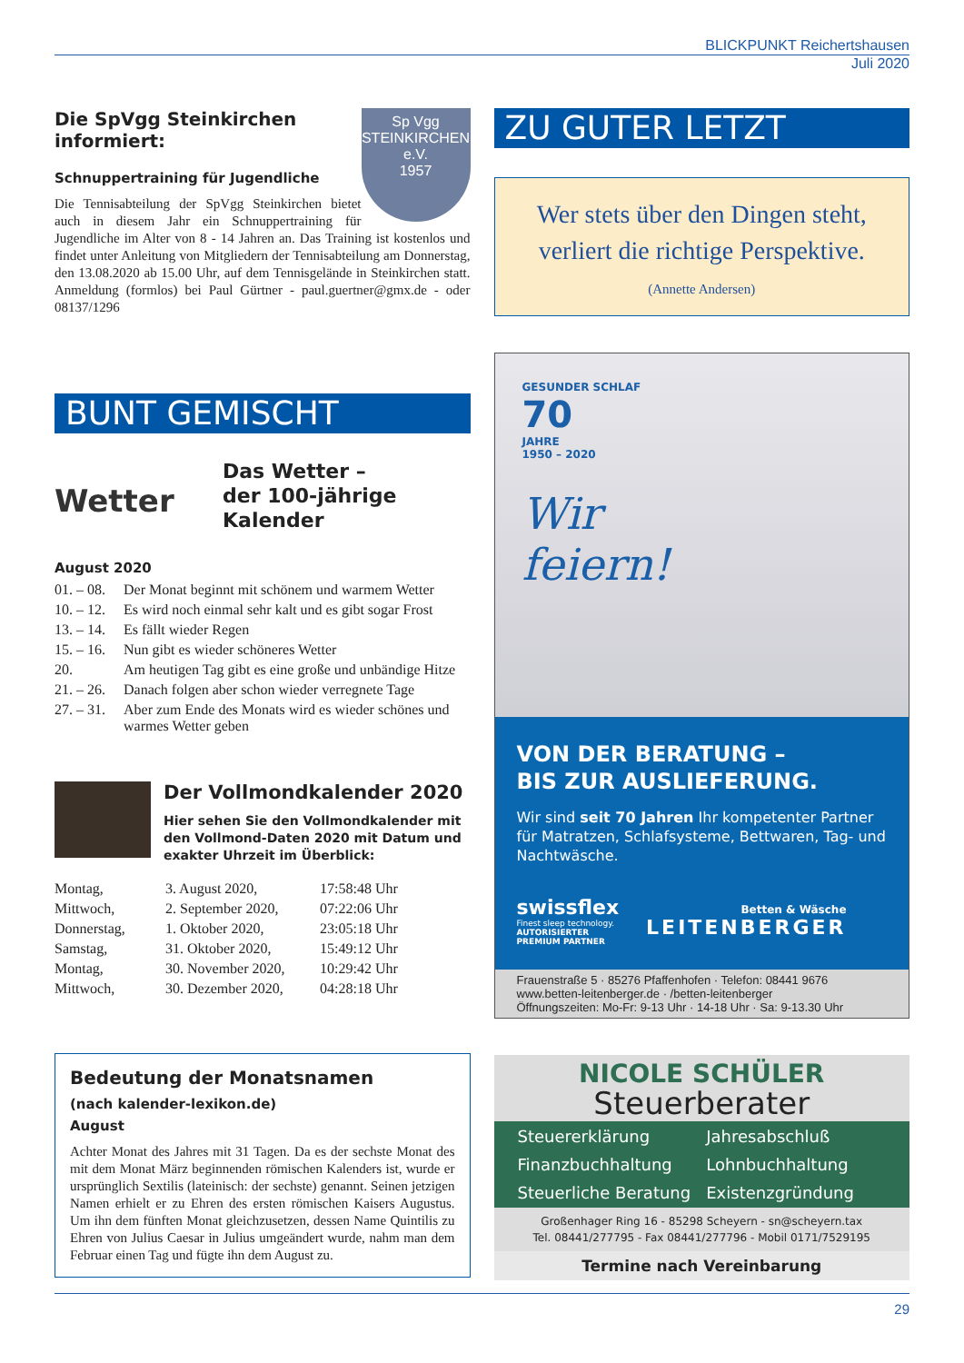BLICKPUNKT Reichertshausen
Juli 2020
Sp Vgg
STEINKIRCHEN
e.V.
1957
Die SpVgg Steinkirchen informiert:
Schnuppertraining für Jugendliche
Die Tennisabteilung der SpVgg Steinkirchen bietet auch in diesem Jahr ein Schnuppertraining für Jugendliche im Alter von 8 - 14 Jahren an. Das Training ist kostenlos und findet unter Anleitung von Mitgliedern der Tennisabteilung am Donnerstag, den 13.08.2020 ab 15.00 Uhr, auf dem Tennisgelände in Steinkirchen statt. Anmeldung (formlos) bei Paul Gürtner - paul.guertner@gmx.de - oder 08137/1296
BUNT GEMISCHT
Wetter
Das Wetter –
der 100-jährige
Kalender
August 2020
| 01. – 08. | Der Monat beginnt mit schönem und warmem Wetter |
| 10. – 12. | Es wird noch einmal sehr kalt und es gibt sogar Frost |
| 13. – 14. | Es fällt wieder Regen |
| 15. – 16. | Nun gibt es wieder schöneres Wetter |
| 20. | Am heutigen Tag gibt es eine große und unbändige Hitze |
| 21. – 26. | Danach folgen aber schon wieder verregnete Tage |
| 27. – 31. | Aber zum Ende des Monats wird es wieder schönes und warmes Wetter geben |
Der Vollmondkalender 2020
Hier sehen Sie den Vollmondkalender mit den Vollmond-Daten 2020 mit Datum und exakter Uhrzeit im Überblick:
| Montag, | 3. August 2020, | 17:58:48 Uhr |
| Mittwoch, | 2. September 2020, | 07:22:06 Uhr |
| Donnerstag, | 1. Oktober 2020, | 23:05:18 Uhr |
| Samstag, | 31. Oktober 2020, | 15:49:12 Uhr |
| Montag, | 30. November 2020, | 10:29:42 Uhr |
| Mittwoch, | 30. Dezember 2020, | 04:28:18 Uhr |
Bedeutung der Monatsnamen
(nach kalender-lexikon.de)
August
Achter Monat des Jahres mit 31 Tagen. Da es der sechste Monat des mit dem Monat März beginnenden römischen Kalenders ist, wurde er ursprünglich Sextilis (lateinisch: der sechste) genannt. Seinen jetzigen Namen erhielt er zu Ehren des ersten römischen Kaisers Augustus. Um ihn dem fünften Monat gleichzusetzen, dessen Name Quintilis zu Ehren von Julius Caesar in Julius umgeändert wurde, nahm man dem Februar einen Tag und fügte ihn dem August zu.
ZU GUTER LETZT
Wer stets über den Dingen steht,
verliert die richtige Perspektive.
(Annette Andersen)
GESUNDER SCHLAF
70
JAHRE
1950 – 2020
Wir
feiern!
VON DER BERATUNG –
BIS ZUR AUSLIEFERUNG.
Wir sind seit 70 Jahren Ihr kompetenter Partner für Matratzen, Schlafsysteme, Bettwaren, Tag- und Nachtwäsche.
swissflex
Finest sleep technology.
AUTORISIERTER
PREMIUM PARTNER
Betten & Wäsche
LEITENBERGER
Frauenstraße 5 · 85276 Pfaffenhofen · Telefon: 08441 9676
www.betten-leitenberger.de · /betten-leitenberger
Öffnungszeiten: Mo-Fr: 9-13 Uhr · 14-18 Uhr · Sa: 9-13.30 Uhr
NICOLE SCHÜLER
Steuerberater
Steuererklärung Jahresabschluß Finanzbuchhaltung Lohnbuchhaltung Steuerliche Beratung Existenzgründung
Großenhager Ring 16 - 85298 Scheyern - sn@scheyern.tax
Tel. 08441/277795 - Fax 08441/277796 - Mobil 0171/7529195
Termine nach Vereinbarung
29